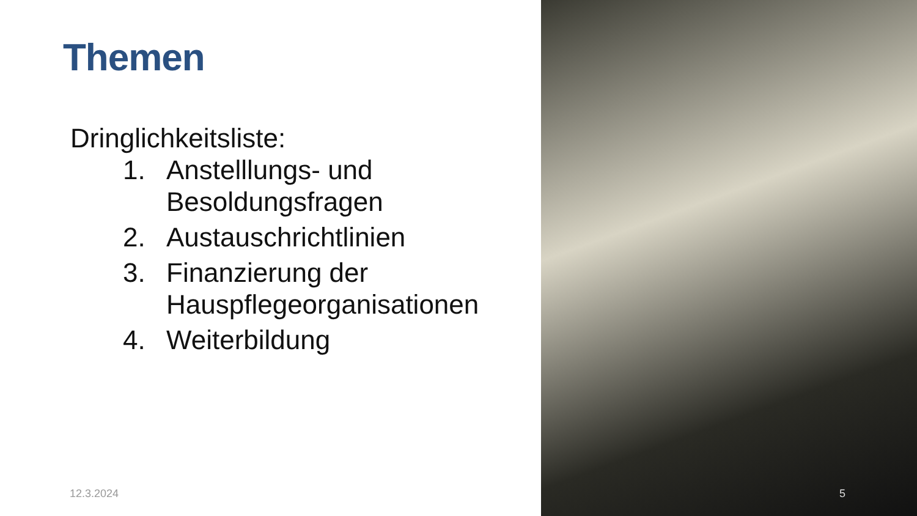Themen
Dringlichkeitsliste:
1. Anstelllungs- und Besoldungsfragen
2. Austauschrichtlinien
3. Finanzierung der Hauspflegeorganisationen
4. Weiterbildung
12.3.2024
5